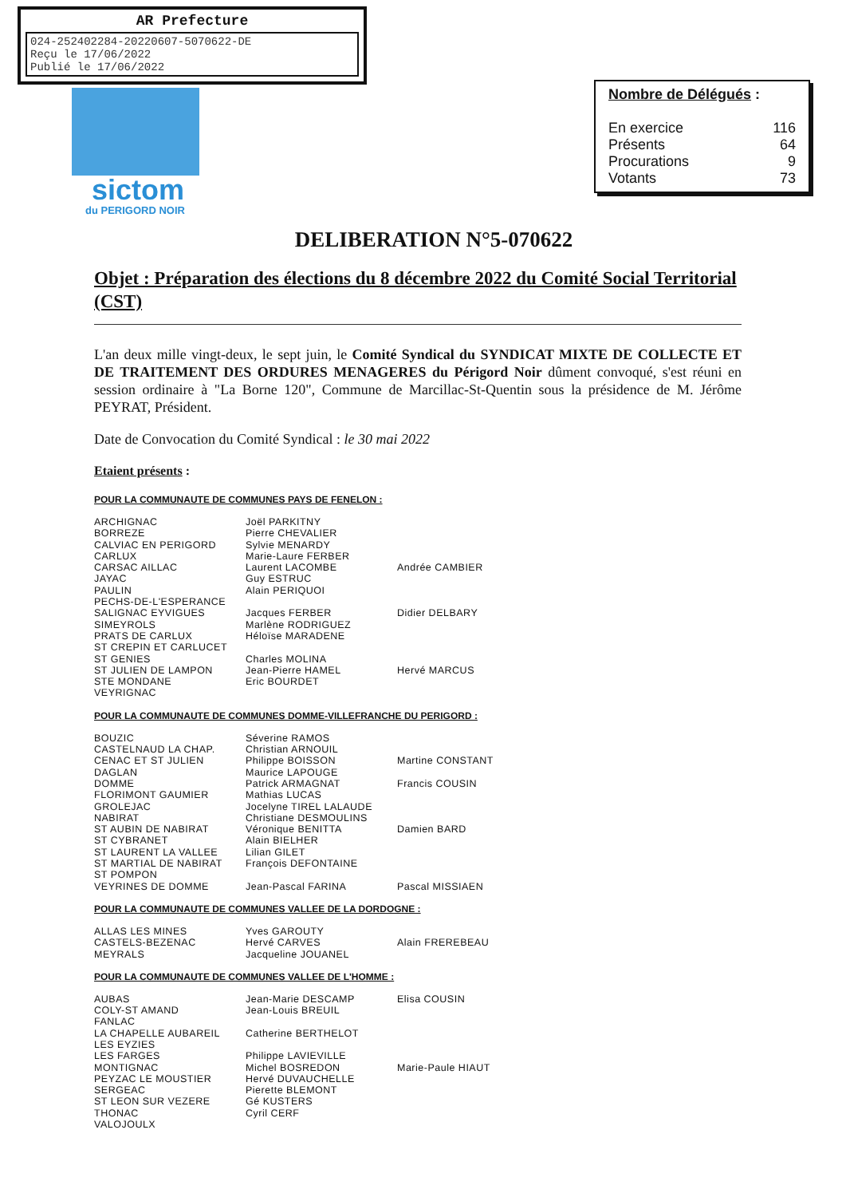AR Prefecture
024-252402284-20220607-5070622-DE
Reçu le 17/06/2022
Publié le 17/06/2022
sictom
du PERIGORD NOIR
Nombre de Délégués :
| En exercice | 116 |
| Présents | 64 |
| Procurations | 9 |
| Votants | 73 |
DELIBERATION N°5-070622
Objet : Préparation des élections du 8 décembre 2022 du Comité Social Territorial (CST)
L'an deux mille vingt-deux, le sept juin, le Comité Syndical du SYNDICAT MIXTE DE COLLECTE ET DE TRAITEMENT DES ORDURES MENAGERES du Périgord Noir dûment convoqué, s'est réuni en session ordinaire à "La Borne 120", Commune de Marcillac-St-Quentin sous la présidence de M. Jérôme PEYRAT, Président.
Date de Convocation du Comité Syndical : le 30 mai 2022
Etaient présents :
POUR LA COMMUNAUTE DE COMMUNES PAYS DE FENELON :
| ARCHIGNAC | Joël PARKITNY | |
| BORREZE | Pierre CHEVALIER | |
| CALVIAC EN PERIGORD | Sylvie MENARDY | |
| CARLUX | Marie-Laure FERBER | |
| CARSAC AILLAC | Laurent LACOMBE | Andrée CAMBIER |
| JAYAC | Guy ESTRUC | |
| PAULIN | Alain PERIQUOI | |
| PECHS-DE-L'ESPERANCE | | |
| SALIGNAC EYVIGUES | Jacques FERBER | Didier DELBARY |
| SIMEYROLS | Marlène RODRIGUEZ | |
| PRATS DE CARLUX | Héloïse MARADENE | |
| ST CREPIN ET CARLUCET | | |
| ST GENIES | Charles MOLINA | |
| ST JULIEN DE LAMPON | Jean-Pierre HAMEL | Hervé MARCUS |
| STE MONDANE | Eric BOURDET | |
| VEYRIGNAC | | |
POUR LA COMMUNAUTE DE COMMUNES DOMME-VILLEFRANCHE DU PERIGORD :
| BOUZIC | Séverine RAMOS | |
| CASTELNAUD LA CHAP. | Christian ARNOUIL | |
| CENAC ET ST JULIEN | Philippe BOISSON | Martine CONSTANT |
| DAGLAN | Maurice LAPOUGE | |
| DOMME | Patrick ARMAGNAT | Francis COUSIN |
| FLORIMONT GAUMIER | Mathias LUCAS | |
| GROLEJAC | Jocelyne TIREL LALAUDE | |
| NABIRAT | Christiane DESMOULINS | |
| ST AUBIN DE NABIRAT | Véronique BENITTA | Damien BARD |
| ST CYBRANET | Alain BIELHER | |
| ST LAURENT LA VALLEE | Lilian GILET | |
| ST MARTIAL DE NABIRAT | François DEFONTAINE | |
| ST POMPON | | |
| VEYRINES DE DOMME | Jean-Pascal FARINA | Pascal MISSIAEN |
POUR LA COMMUNAUTE DE COMMUNES VALLEE DE LA DORDOGNE :
| ALLAS LES MINES | Yves GAROUTY | |
| CASTELS-BEZENAC | Hervé CARVES | Alain FREREBEAU |
| MEYRALS | Jacqueline JOUANEL | |
POUR LA COMMUNAUTE DE COMMUNES VALLEE DE L'HOMME :
| AUBAS | Jean-Marie DESCAMP | Elisa COUSIN |
| COLY-ST AMAND | Jean-Louis BREUIL | |
| FANLAC | | |
| LA CHAPELLE AUBAREIL | Catherine BERTHELOT | |
| LES EYZIES | | |
| LES FARGES | Philippe LAVIEVILLE | |
| MONTIGNAC | Michel BOSREDON | Marie-Paule HIAUT |
| PEYZAC LE MOUSTIER | Hervé DUVAUCHELLE | |
| SERGEAC | Pierette BLEMONT | |
| ST LEON SUR VEZERE | Gé KUSTERS | |
| THONAC | Cyril CERF | |
| VALOJOULX | | |